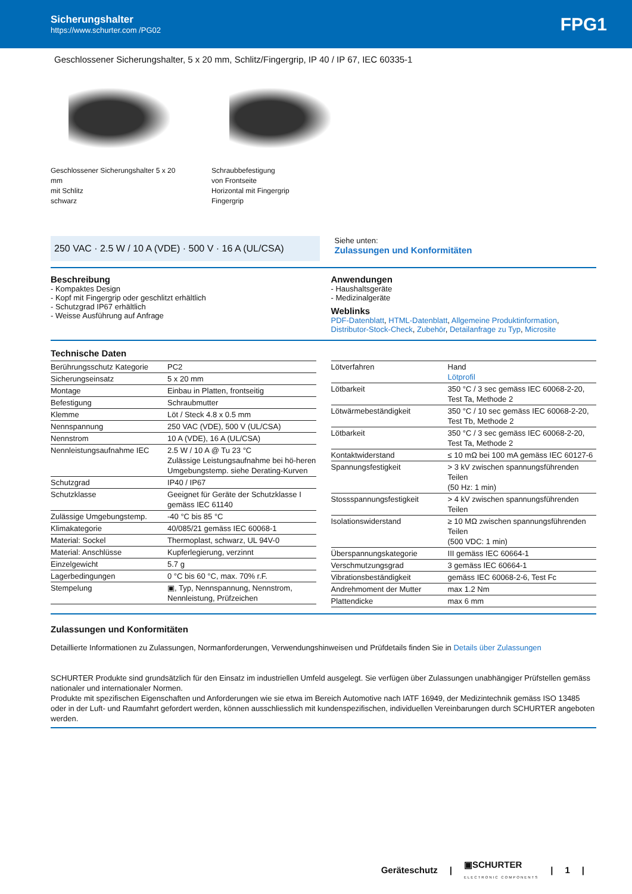Sicherungshalter
https://www.schurter.com /PG02
FPG1
Geschlossener Sicherungshalter, 5 x 20 mm, Schlitz/Fingergrip, IP 40 / IP 67, IEC 60335-1
Geschlossener Sicherungshalter 5 x 20 mm
mit Schlitz
schwarz
Schraubbefestigung
von Frontseite
Horizontal mit Fingergrip
Fingergrip
250 VAC · 2.5 W / 10 A (VDE) · 500 V · 16 A (UL/CSA)
Siehe unten:
Zulassungen und Konformitäten
Beschreibung
- Kompaktes Design
- Kopf mit Fingergrip oder geschlitzt erhältlich
- Schutzgrad IP67 erhältlich
- Weisse Ausführung auf Anfrage
Anwendungen
- Haushaltsgeräte
- Medizinalgeräte
Weblinks
PDF-Datenblatt, HTML-Datenblatt, Allgemeine Produktinformation, Distributor-Stock-Check, Zubehör, Detailanfrage zu Typ, Microsite
Technische Daten
| Berührungsschutz Kategorie | PC2 |
| Sicherungseinsatz | 5 x 20 mm |
| Montage | Einbau in Platten, frontseitig |
| Befestigung | Schraubmutter |
| Klemme | Löt / Steck 4.8 x 0.5 mm |
| Nennspannung | 250 VAC (VDE), 500 V (UL/CSA) |
| Nennstrom | 10 A (VDE), 16 A (UL/CSA) |
| Nennleistungsaufnahme IEC | 2.5 W / 10 A @ Tu 23 °C Zulässige Leistungsaufnahme bei hö-heren Umgebungstemp. siehe Derating-Kurven |
| Schutzgrad | IP40 / IP67 |
| Schutzklasse | Geeignet für Geräte der Schutzklasse I gemäss IEC 61140 |
| Zulässige Umgebungstemp. | -40 °C bis 85 °C |
| Klimakategorie | 40/085/21 gemäss IEC 60068-1 |
| Material: Sockel | Thermoplast, schwarz, UL 94V-0 |
| Material: Anschlüsse | Kupferlegierung, verzinnt |
| Einzelgewicht | 5.7 g |
| Lagerbedingungen | 0 °C bis 60 °C, max. 70% r.F. |
| Stempelung | ▣, Typ, Nennspannung, Nennstrom, Nennleistung, Prüfzeichen |
| Lötverfahren | Hand Lötprofil |
| Lötbarkeit | 350 °C / 3 sec gemäss IEC 60068-2-20, Test Ta, Methode 2 |
| Lötwärmebeständigkeit | 350 °C / 10 sec gemäss IEC 60068-2-20, Test Tb, Methode 2 |
| Lötbarkeit | 350 °C / 3 sec gemäss IEC 60068-2-20, Test Ta, Methode 2 |
| Kontaktwiderstand | ≤ 10 mΩ bei 100 mA gemäss IEC 60127-6 |
| Spannungsfestigkeit | > 3 kV zwischen spannungsführenden Teilen (50 Hz: 1 min) |
| Stossspannungsfestigkeit | > 4 kV zwischen spannungsführenden Teilen |
| Isolationswiderstand | ≥ 10 MΩ zwischen spannungsführenden Teilen (500 VDC: 1 min) |
| Überspannungskategorie | III gemäss IEC 60664-1 |
| Verschmutzungsgrad | 3 gemäss IEC 60664-1 |
| Vibrationsbeständigkeit | gemäss IEC 60068-2-6, Test Fc |
| Andrehmoment der Mutter | max 1.2 Nm |
| Plattendicke | max 6 mm |
Zulassungen und Konformitäten
Detaillierte Informationen zu Zulassungen, Normanforderungen, Verwendungshinweisen und Prüfdetails finden Sie in Details über Zulassungen
SCHURTER Produkte sind grundsätzlich für den Einsatz im industriellen Umfeld ausgelegt. Sie verfügen über Zulassungen unabhängiger Prüfstellen gemäss nationaler und internationaler Normen.
Produkte mit spezifischen Eigenschaften und Anforderungen wie sie etwa im Bereich Automotive nach IATF 16949, der Medizintechnik gemäss ISO 13485 oder in der Luft- und Raumfahrt gefordert werden, können ausschliesslich mit kundenspezifischen, individuellen Vereinbarungen durch SCHURTER angeboten werden.
Geräteschutz | ▣SCHURTER
ELECTRONIC COMPONENTS | 1 |